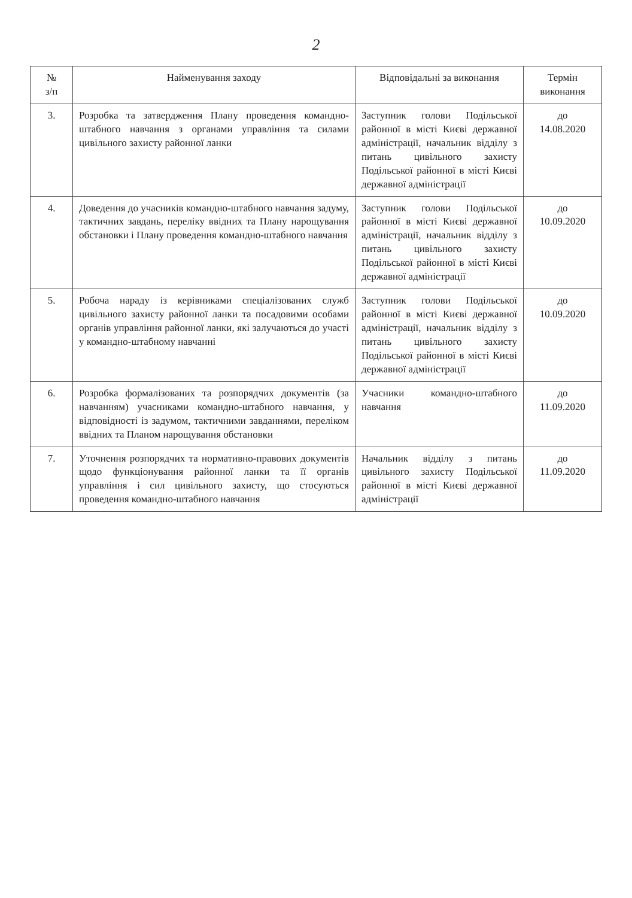2
| № з/п | Найменування заходу | Відповідальні за виконання | Термін виконання |
| --- | --- | --- | --- |
| 3. | Розробка та затвердження Плану проведення командно-штабного навчання з органами управління та силами цивільного захисту районної ланки | Заступник голови Подільської районної в місті Києві державної адміністрації, начальник відділу з питань цивільного захисту Подільської районної в місті Києві державної адміністрації | до 14.08.2020 |
| 4. | Доведення до учасників командно-штабного навчання задуму, тактичних завдань, переліку ввідних та Плану нарощування обстановки і Плану проведення командно-штабного навчання | Заступник голови Подільської районної в місті Києві державної адміністрації, начальник відділу з питань цивільного захисту Подільської районної в місті Києві державної адміністрації | до 10.09.2020 |
| 5. | Робоча нараду із керівниками спеціалізованих служб цивільного захисту районної ланки та посадовими особами органів управління районної ланки, які залучаються до участі у командно-штабному навчанні | Заступник голови Подільської районної в місті Києві державної адміністрації, начальник відділу з питань цивільного захисту Подільської районної в місті Києві державної адміністрації | до 10.09.2020 |
| 6. | Розробка формалізованих та розпорядчих документів (за навчанням) учасниками командно-штабного навчання, у відповідності із задумом, тактичними завданнями, переліком ввідних та Планом нарощування обстановки | Учасники командно-штабного навчання | до 11.09.2020 |
| 7. | Уточнення розпорядчих та нормативно-правових документів щодо функціонування районної ланки та її органів управління і сил цивільного захисту, що стосуються проведення командно-штабного навчання | Начальник відділу з питань цивільного захисту Подільської районної в місті Києві державної адміністрації | до 11.09.2020 |